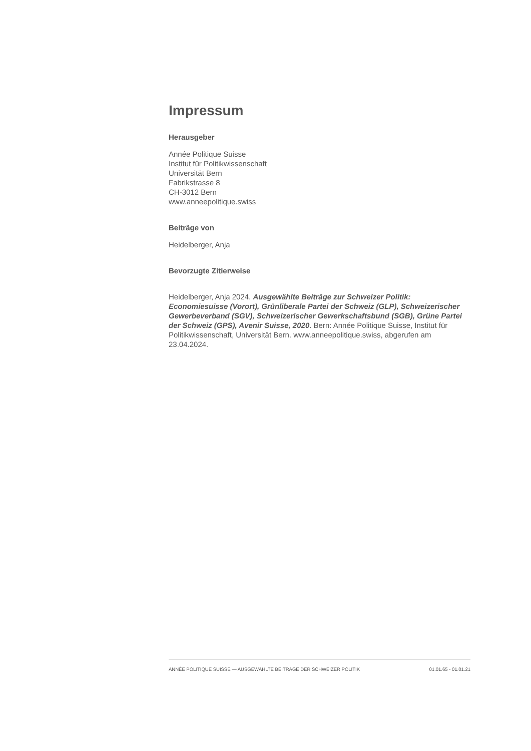Impressum
Herausgeber
Année Politique Suisse
Institut für Politikwissenschaft
Universität Bern
Fabrikstrasse 8
CH-3012 Bern
www.anneepolitique.swiss
Beiträge von
Heidelberger, Anja
Bevorzugte Zitierweise
Heidelberger, Anja 2024. Ausgewählte Beiträge zur Schweizer Politik: Economiesuisse (Vorort), Grünliberale Partei der Schweiz (GLP), Schweizerischer Gewerbeverband (SGV), Schweizerischer Gewerkschaftsbund (SGB), Grüne Partei der Schweiz (GPS), Avenir Suisse, 2020. Bern: Année Politique Suisse, Institut für Politikwissenschaft, Universität Bern. www.anneepolitique.swiss, abgerufen am 23.04.2024.
ANNÉE POLITIQUE SUISSE — AUSGEWÄHLTE BEITRÄGE DER SCHWEIZER POLITIK 01.01.65 - 01.01.21